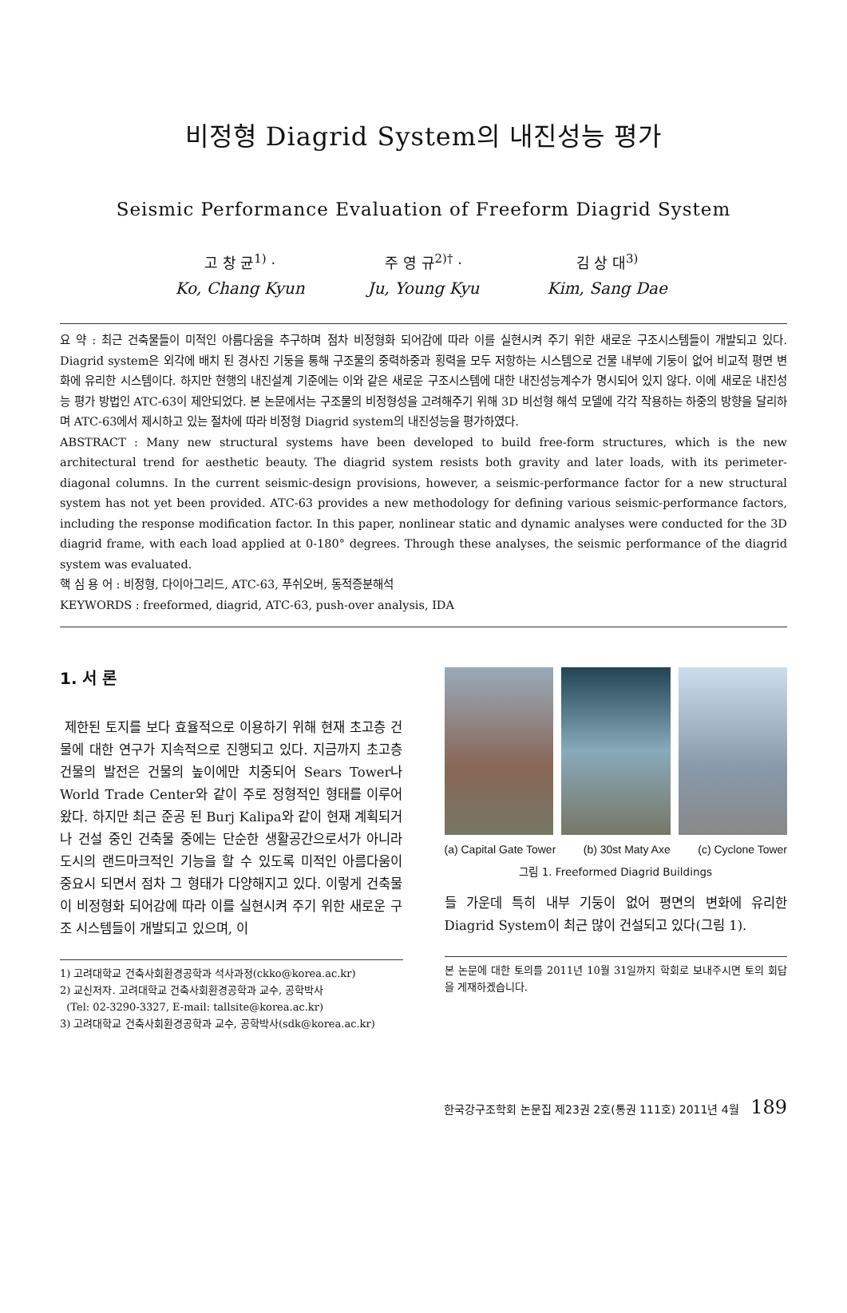비정형 Diagrid System의 내진성능 평가
Seismic Performance Evaluation of Freeform Diagrid System
고 창 균<sup>1)</sup> ·
Ko, Chang Kyun
주 영 규<sup>2)†</sup> ·
Ju, Young Kyu
김 상 대<sup>3)</sup>
Kim, Sang Dae
요 약 : 최근 건축물들이 미적인 아름다움을 추구하며 점차 비정형화 되어감에 따라 이를 실현시켜 주기 위한 새로운 구조시스템들이 개발되고 있다. Diagrid system은 외각에 배치 된 경사진 기둥을 통해 구조물의 중력하중과 횡력을 모두 저항하는 시스템으로 건물 내부에 기둥이 없어 비교적 평면 변화에 유리한 시스템이다. 하지만 현행의 내진설계 기준에는 이와 같은 새로운 구조시스템에 대한 내진성능계수가 명시되어 있지 않다. 이에 새로운 내진성능 평가 방법인 ATC-63이 제안되었다. 본 논문에서는 구조물의 비정형성을 고려해주기 위해 3D 비선형 해석 모델에 각각 작용하는 하중의 방향을 달리하며 ATC-63에서 제시하고 있는 절차에 따라 비정형 Diagrid system의 내진성능을 평가하였다.
ABSTRACT : Many new structural systems have been developed to build free-form structures, which is the new architectural trend for aesthetic beauty. The diagrid system resists both gravity and later loads, with its perimeter-diagonal columns. In the current seismic-design provisions, however, a seismic-performance factor for a new structural system has not yet been provided. ATC-63 provides a new methodology for defining various seismic-performance factors, including the response modification factor. In this paper, nonlinear static and dynamic analyses were conducted for the 3D diagrid frame, with each load applied at 0-180° degrees. Through these analyses, the seismic performance of the diagrid system was evaluated.
핵 심 용 어 : 비정형, 다이아그리드, ATC-63, 푸쉬오버, 동적증분해석
KEYWORDS : freeformed, diagrid, ATC-63, push-over analysis, IDA
1. 서 론
제한된 토지를 보다 효율적으로 이용하기 위해 현재 초고층 건물에 대한 연구가 지속적으로 진행되고 있다. 지금까지 초고층 건물의 발전은 건물의 높이에만 치중되어 Sears Tower나 World Trade Center와 같이 주로 정형적인 형태를 이루어 왔다. 하지만 최근 준공 된 Burj Kalipa와 같이 현재 계획되거나 건설 중인 건축물 중에는 단순한 생활공간으로서가 아니라 도시의 랜드마크적인 기능을 할 수 있도록 미적인 아름다움이 중요시 되면서 점차 그 형태가 다양해지고 있다. 이렇게 건축물이 비정형화 되어감에 따라 이를 실현시켜 주기 위한 새로운 구조 시스템들이 개발되고 있으며, 이
1) 고려대학교 건축사회환경공학과 석사과정(ckko@korea.ac.kr)
2) 교신저자. 고려대학교 건축사회환경공학과 교수, 공학박사
(Tel: 02-3290-3327, E-mail: tallsite@korea.ac.kr)
3) 고려대학교 건축사회환경공학과 교수, 공학박사(sdk@korea.ac.kr)
(a) Capital Gate Tower (b) 30st Maty Axe (c) Cyclone Tower
그림 1. Freeformed Diagrid Buildings
들 가운데 특히 내부 기둥이 없어 평면의 변화에 유리한 Diagrid System이 최근 많이 건설되고 있다(그림 1).
본 논문에 대한 토의를 2011년 10월 31일까지 학회로 보내주시면 토의 회답을 게재하겠습니다.
한국강구조학회 논문집 제23권 2호(통권 111호) 2011년 4월 189